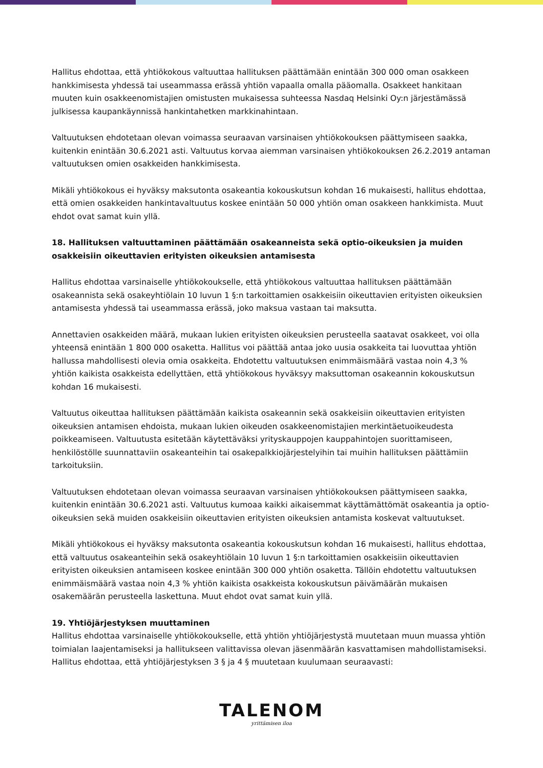Hallitus ehdottaa, että yhtiökokous valtuuttaa hallituksen päättämään enintään 300 000 oman osakkeen hankkimisesta yhdessä tai useammassa erässä yhtiön vapaalla omalla pääomalla. Osakkeet hankitaan muuten kuin osakkeenomistajien omistusten mukaisessa suhteessa Nasdaq Helsinki Oy:n järjestämässä julkisessa kaupankäynnissä hankintahetken markkinahintaan.
Valtuutuksen ehdotetaan olevan voimassa seuraavan varsinaisen yhtiökokouksen päättymiseen saakka, kuitenkin enintään 30.6.2021 asti. Valtuutus korvaa aiemman varsinaisen yhtiökokouksen 26.2.2019 antaman valtuutuksen omien osakkeiden hankkimisesta.
Mikäli yhtiökokous ei hyväksy maksutonta osakeantia kokouskutsun kohdan 16 mukaisesti, hallitus ehdottaa, että omien osakkeiden hankintavaltuutus koskee enintään 50 000 yhtiön oman osakkeen hankkimista. Muut ehdot ovat samat kuin yllä.
18. Hallituksen valtuuttaminen päättämään osakeanneista sekä optio-oikeuksien ja muiden osakkeisiin oikeuttavien erityisten oikeuksien antamisesta
Hallitus ehdottaa varsinaiselle yhtiökokoukselle, että yhtiökokous valtuuttaa hallituksen päättämään osakeannista sekä osakeyhtiölain 10 luvun 1 §:n tarkoittamien osakkeisiin oikeuttavien erityisten oikeuksien antamisesta yhdessä tai useammassa erässä, joko maksua vastaan tai maksutta.
Annettavien osakkeiden määrä, mukaan lukien erityisten oikeuksien perusteella saatavat osakkeet, voi olla yhteensä enintään 1 800 000 osaketta. Hallitus voi päättää antaa joko uusia osakkeita tai luovuttaa yhtiön hallussa mahdollisesti olevia omia osakkeita. Ehdotettu valtuutuksen enimmäismäärä vastaa noin 4,3 % yhtiön kaikista osakkeista edellyttäen, että yhtiökokous hyväksyy maksuttoman osakeannin kokouskutsun kohdan 16 mukaisesti.
Valtuutus oikeuttaa hallituksen päättämään kaikista osakeannin sekä osakkeisiin oikeuttavien erityisten oikeuksien antamisen ehdoista, mukaan lukien oikeuden osakkeenomistajien merkintäetuoikeudesta poikkeamiseen. Valtuutusta esitetään käytettäväksi yrityskauppojen kauppahintojen suorittamiseen, henkilöstölle suunnattaviin osakeanteihin tai osakepalkkiojärjestelyihin tai muihin hallituksen päättämiin tarkoituksiin.
Valtuutuksen ehdotetaan olevan voimassa seuraavan varsinaisen yhtiökokouksen päättymiseen saakka, kuitenkin enintään 30.6.2021 asti. Valtuutus kumoaa kaikki aikaisemmat käyttämättömät osakeantia ja optio-oikeuksien sekä muiden osakkeisiin oikeuttavien erityisten oikeuksien antamista koskevat valtuutukset.
Mikäli yhtiökokous ei hyväksy maksutonta osakeantia kokouskutsun kohdan 16 mukaisesti, hallitus ehdottaa, että valtuutus osakeanteihin sekä osakeyhtiölain 10 luvun 1 §:n tarkoittamien osakkeisiin oikeuttavien erityisten oikeuksien antamiseen koskee enintään 300 000 yhtiön osaketta. Tällöin ehdotettu valtuutuksen enimmäismäärä vastaa noin 4,3 % yhtiön kaikista osakkeista kokouskutsun päivämäärän mukaisen osakemäärän perusteella laskettuna. Muut ehdot ovat samat kuin yllä.
19. Yhtiöjärjestyksen muuttaminen
Hallitus ehdottaa varsinaiselle yhtiökokoukselle, että yhtiön yhtiöjärjestystä muutetaan muun muassa yhtiön toimialan laajentamiseksi ja hallitukseen valittavissa olevan jäsenmäärän kasvattamisen mahdollistamiseksi. Hallitus ehdottaa, että yhtiöjärjestyksen 3 § ja 4 § muutetaan kuulumaan seuraavasti:
TALENOM
yrittämisen iloa